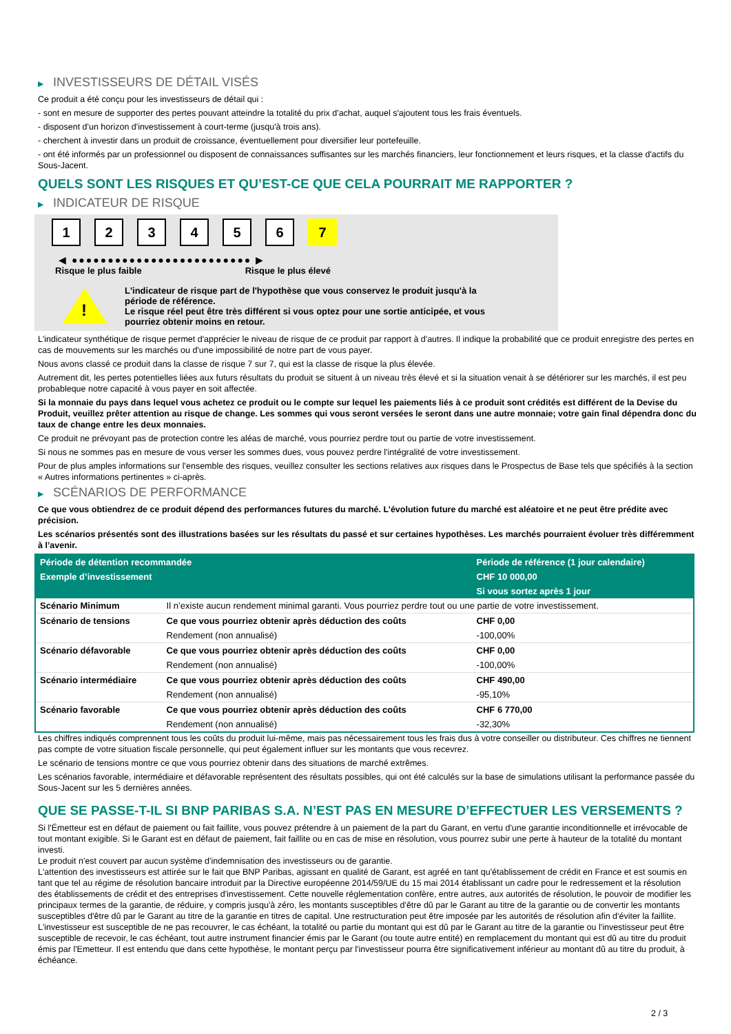▶ INVESTISSEURS DE DÉTAIL VISÉS
Ce produit a été conçu pour les investisseurs de détail qui :
- sont en mesure de supporter des pertes pouvant atteindre la totalité du prix d'achat, auquel s'ajoutent tous les frais éventuels.
- disposent d'un horizon d'investissement à court-terme (jusqu'à trois ans).
- cherchent à investir dans un produit de croissance, éventuellement pour diversifier leur portefeuille.
- ont été informés par un professionnel ou disposent de connaissances suffisantes sur les marchés financiers, leur fonctionnement et leurs risques, et la classe d'actifs du Sous-Jacent.
QUELS SONT LES RISQUES ET QU’EST-CE QUE CELA POURRAIT ME RAPPORTER ?
▶ INDICATEUR DE RISQUE
1 2 3 4 5 6 7
◀ ●●●●●●●●●●●●●●●●●●●●●●●●● ▶
Risque le plus faible Risque le plus élevé
!
L'indicateur de risque part de l'hypothèse que vous conservez le produit jusqu'à la
période de référence.
Le risque réel peut être très différent si vous optez pour une sortie anticipée, et vous
pourriez obtenir moins en retour.
L'indicateur synthétique de risque permet d'apprécier le niveau de risque de ce produit par rapport à d'autres. Il indique la probabilité que ce produit enregistre des pertes en cas de mouvements sur les marchés ou d'une impossibilité de notre part de vous payer.
Nous avons classé ce produit dans la classe de risque 7 sur 7, qui est la classe de risque la plus élevée.
Autrement dit, les pertes potentielles liées aux futurs résultats du produit se situent à un niveau très élevé et si la situation venait à se détériorer sur les marchés, il est peu probableque notre capacité à vous payer en soit affectée.
Si la monnaie du pays dans lequel vous achetez ce produit ou le compte sur lequel les paiements liés à ce produit sont crédités est différent de la Devise du Produit, veuillez prêter attention au risque de change. Les sommes qui vous seront versées le seront dans une autre monnaie; votre gain final dépendra donc du taux de change entre les deux monnaies.
Ce produit ne prévoyant pas de protection contre les aléas de marché, vous pourriez perdre tout ou partie de votre investissement.
Si nous ne sommes pas en mesure de vous verser les sommes dues, vous pouvez perdre l'intégralité de votre investissement.
Pour de plus amples informations sur l'ensemble des risques, veuillez consulter les sections relatives aux risques dans le Prospectus de Base tels que spécifiés à la section « Autres informations pertinentes » ci-après.
▶ SCÉNARIOS DE PERFORMANCE
Ce que vous obtiendrez de ce produit dépend des performances futures du marché. L’évolution future du marché est aléatoire et ne peut être prédite avec précision.
Les scénarios présentés sont des illustrations basées sur les résultats du passé et sur certaines hypothèses. Les marchés pourraient évoluer très différemment à l’avenir.
| Période de détention recommandée | | Période de référence (1 jour calendaire) |
| --- | --- | --- |
| Exemple d’investissement | | CHF 10 000,00 |
| | | Si vous sortez après 1 jour |
| Scénario Minimum | Il n’existe aucun rendement minimal garanti. Vous pourriez perdre tout ou une partie de votre investissement. | |
| Scénario de tensions | Ce que vous pourriez obtenir après déduction des coûts | CHF 0,00 |
| | Rendement (non annualisé) | -100,00% |
| Scénario défavorable | Ce que vous pourriez obtenir après déduction des coûts | CHF 0,00 |
| | Rendement (non annualisé) | -100,00% |
| Scénario intermédiaire | Ce que vous pourriez obtenir après déduction des coûts | CHF 490,00 |
| | Rendement (non annualisé) | -95,10% |
| Scénario favorable | Ce que vous pourriez obtenir après déduction des coûts | CHF 6 770,00 |
| | Rendement (non annualisé) | -32,30% |
Les chiffres indiqués comprennent tous les coûts du produit lui-même, mais pas nécessairement tous les frais dus à votre conseiller ou distributeur. Ces chiffres ne tiennent pas compte de votre situation fiscale personnelle, qui peut également influer sur les montants que vous recevrez.
Le scénario de tensions montre ce que vous pourriez obtenir dans des situations de marché extrêmes.
Les scénarios favorable, intermédiaire et défavorable représentent des résultats possibles, qui ont été calculés sur la base de simulations utilisant la performance passée du Sous-Jacent sur les 5 dernières années.
QUE SE PASSE-T-IL SI BNP PARIBAS S.A. N’EST PAS EN MESURE D’EFFECTUER LES VERSEMENTS ?
Si l'Émetteur est en défaut de paiement ou fait faillite, vous pouvez prétendre à un paiement de la part du Garant, en vertu d'une garantie inconditionnelle et irrévocable de tout montant exigible. Si le Garant est en défaut de paiement, fait faillite ou en cas de mise en résolution, vous pourrez subir une perte à hauteur de la totalité du montant investi.
Le produit n'est couvert par aucun système d'indemnisation des investisseurs ou de garantie.
L'attention des investisseurs est attirée sur le fait que BNP Paribas, agissant en qualité de Garant, est agréé en tant qu'établissement de crédit en France et est soumis en tant que tel au régime de résolution bancaire introduit par la Directive européenne 2014/59/UE du 15 mai 2014 établissant un cadre pour le redressement et la résolution des établissements de crédit et des entreprises d'investissement. Cette nouvelle réglementation confère, entre autres, aux autorités de résolution, le pouvoir de modifier les principaux termes de la garantie, de réduire, y compris jusqu'à zéro, les montants susceptibles d'être dû par le Garant au titre de la garantie ou de convertir les montants susceptibles d'être dû par le Garant au titre de la garantie en titres de capital. Une restructuration peut être imposée par les autorités de résolution afin d'éviter la faillite. L'investisseur est susceptible de ne pas recouvrer, le cas échéant, la totalité ou partie du montant qui est dû par le Garant au titre de la garantie ou l'investisseur peut être susceptible de recevoir, le cas échéant, tout autre instrument financier émis par le Garant (ou toute autre entité) en remplacement du montant qui est dû au titre du produit émis par l'Emetteur. Il est entendu que dans cette hypothèse, le montant perçu par l'investisseur pourra être significativement inférieur au montant dû au titre du produit, à échéance.
2 / 3